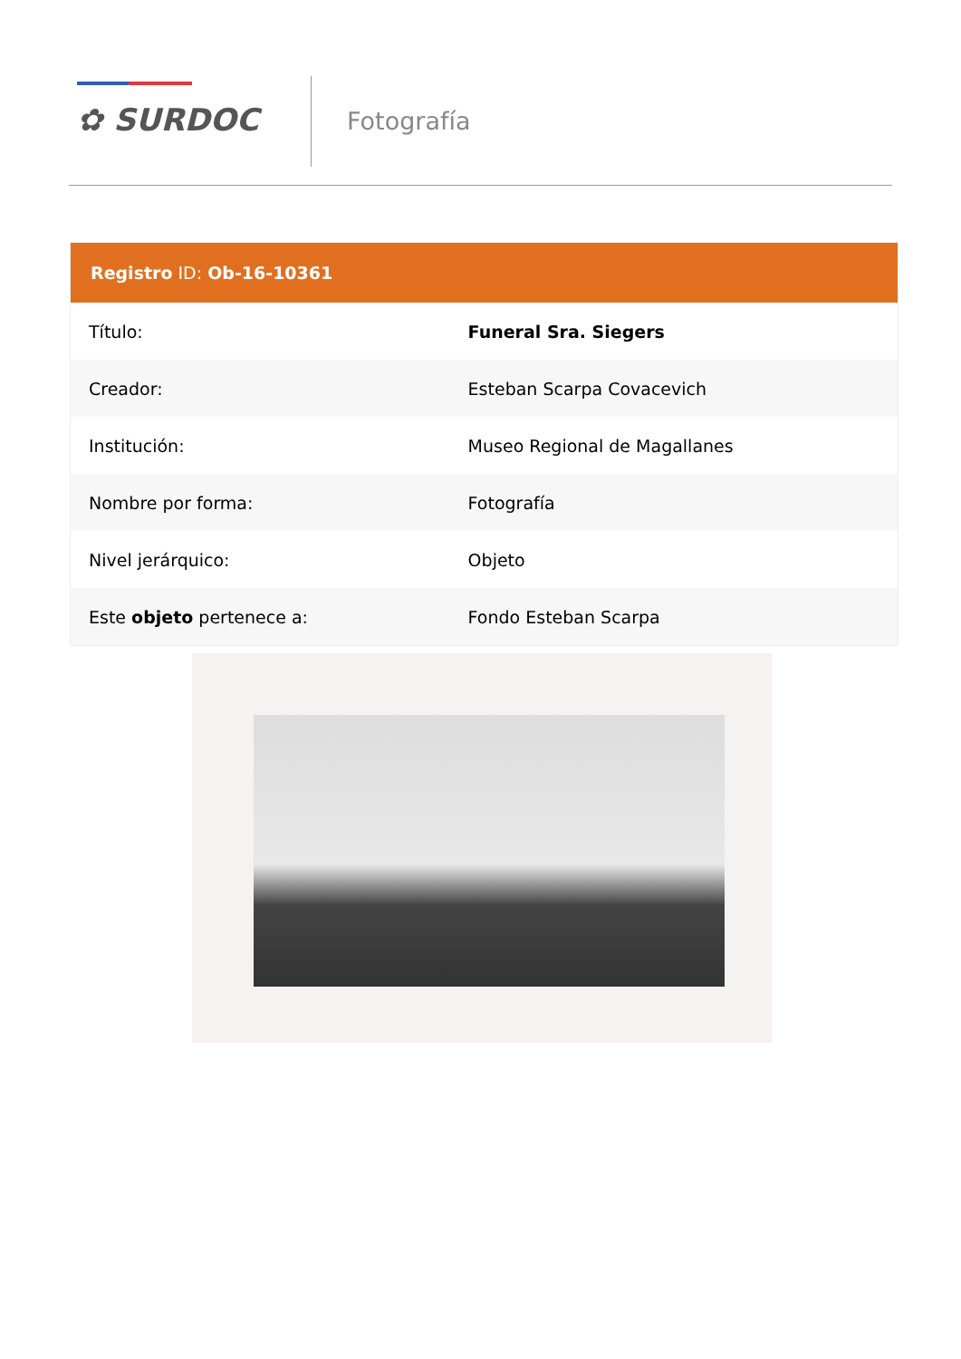✿ SURDOC Fotografía
| Registro ID: Ob-16-10361 | |
| --- | --- |
| Título: | Funeral Sra. Siegers |
| Creador: | Esteban Scarpa Covacevich |
| Institución: | Museo Regional de Magallanes |
| Nombre por forma: | Fotografía |
| Nivel jerárquico: | Objeto |
| Este objeto pertenece a: | Fondo Esteban Scarpa |